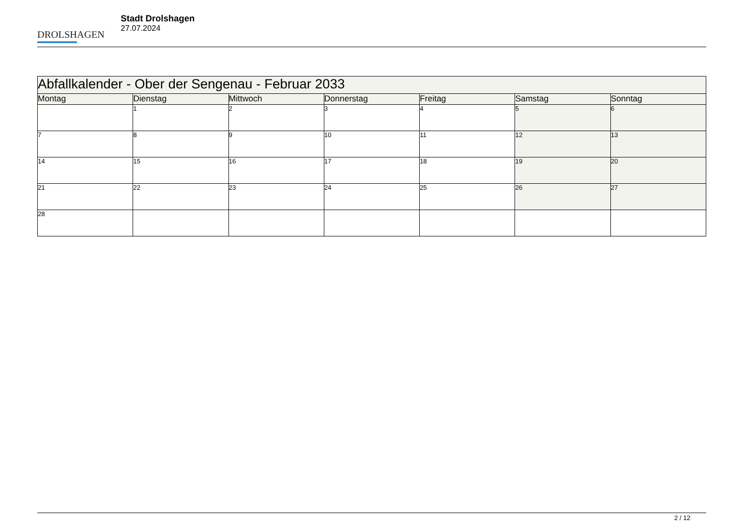DROLSHAGEN
Stadt Drolshagen
27.07.2024
| Abfallkalender - Ober der Sengenau - Februar 2033 | | | | | | |
| --- | --- | --- | --- | --- | --- | --- |
| Montag | Dienstag | Mittwoch | Donnerstag | Freitag | Samstag | Sonntag |
| | 1 | 2 | 3 | 4 | 5 | 6 |
| 7 | 8 | 9 | 10 | 11 | 12 | 13 |
| 14 | 15 | 16 | 17 | 18 | 19 | 20 |
| 21 | 22 | 23 | 24 | 25 | 26 | 27 |
| 28 | | | | | | |
2 / 12